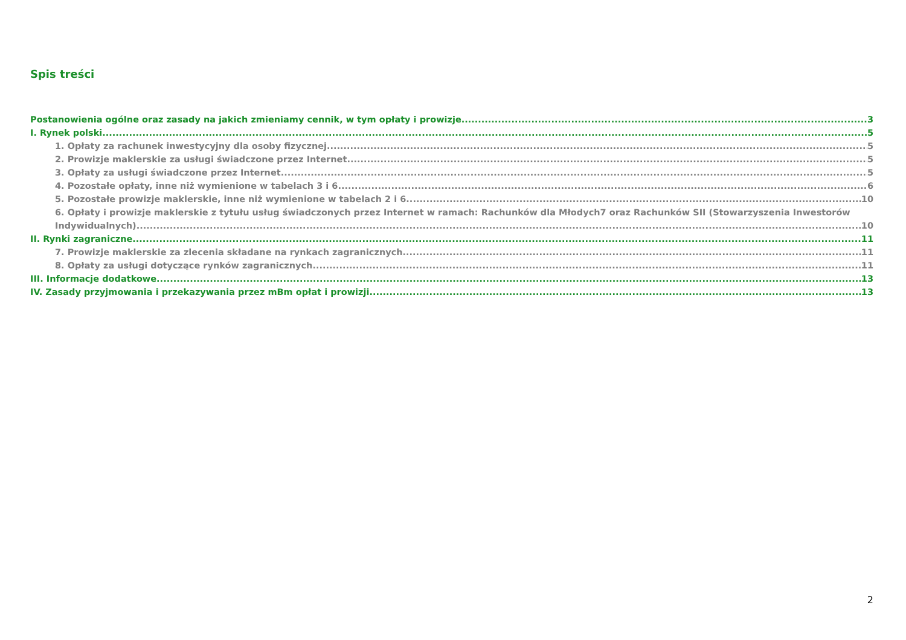Spis treści
Postanowienia ogólne oraz zasady na jakich zmieniamy cennik, w tym opłaty i prowizje. 3
I. Rynek polski 5
1. Opłaty za rachunek inwestycyjny dla osoby fizycznej 5
2. Prowizje maklerskie za usługi świadczone przez Internet 5
3. Opłaty za usługi świadczone przez Internet 5
4. Pozostałe opłaty, inne niż wymienione w tabelach 3 i 6 6
5. Pozostałe prowizje maklerskie, inne niż wymienione w tabelach 2 i 6 10
6. Opłaty i prowizje maklerskie z tytułu usług świadczonych przez Internet w ramach: Rachunków dla Młodych7 oraz Rachunków SII (Stowarzyszenia Inwestorów
Indywidualnych) 10
II. Rynki zagraniczne 11
7. Prowizje maklerskie za zlecenia składane na rynkach zagranicznych 11
8. Opłaty za usługi dotyczące rynków zagranicznych 11
III. Informacje dodatkowe 13
IV. Zasady przyjmowania i przekazywania przez mBm opłat i prowizji 13
2